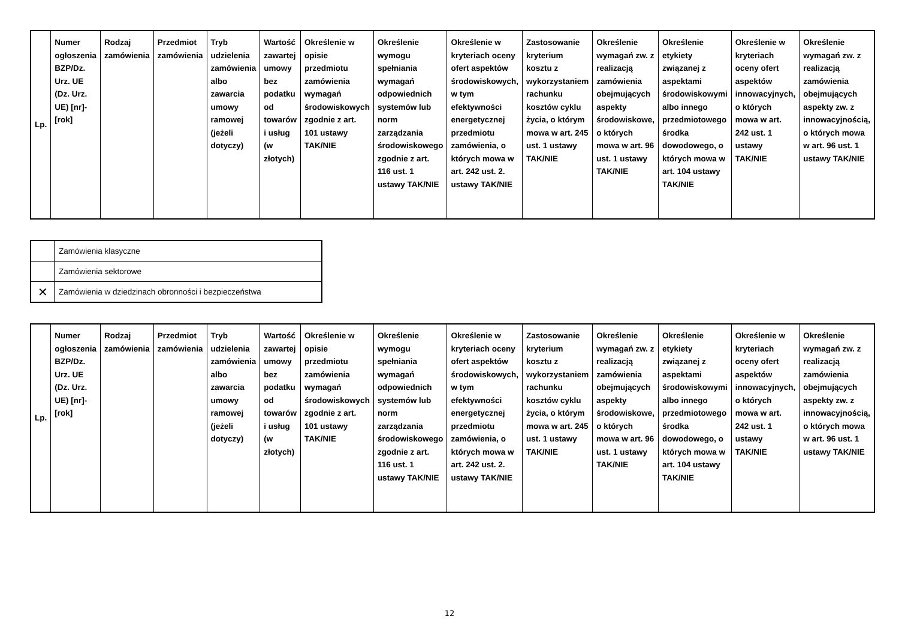| Lp. | Numer ogłoszenia BZP/Dz. Urz. UE (Dz. Urz. UE) [nr]-[rok] | Rodzaj zamówienia | Przedmiot zamówienia | Tryb udzielenia zamówienia albo zawarcia umowy ramowej (jeżeli dotyczy) | Wartość zawartej umowy bez podatku od towarów i usług (w złotych) | Określenie w opisie przedmiotu zamówienia wymagań środowiskowych zgodnie z art. 101 ustawy TAK/NIE | Określenie wymogu spełniania wymagań odpowiednich systemów lub norm zarządzania środowiskowego zgodnie z art. 116 ust. 1 ustawy TAK/NIE | Określenie w kryteriach oceny ofert aspektów środowiskowych, w tym efektywności energetycznej przedmiotu zamówienia, o których mowa w art. 242 ust. 2. ustawy TAK/NIE | Zastosowanie kryterium kosztu z wykorzystaniem rachunku kosztów cyklu życia, o którym mowa w art. 245 ust. 1 ustawy TAK/NIE | Określenie wymagań zw. z realizacją zamówienia obejmujących aspekty środowiskowe, o których mowa w art. 96 ust. 1 ustawy TAK/NIE | Określenie etykiety związanej z aspektami środowiskowymi albo innego przedmiotowego środka dowodowego, o których mowa w art. 104 ustawy TAK/NIE | Określenie w kryteriach oceny ofert aspektów innowacyjnych, o których mowa w art. 242 ust. 1 ustawy TAK/NIE | Określenie wymagań zw. z realizacją zamówienia obejmujących aspekty zw. z innowacyjnością, o których mowa w art. 96 ust. 1 ustawy TAK/NIE |
| --- | --- | --- | --- | --- | --- | --- | --- | --- | --- | --- | --- | --- | --- |
| | Zamówienia klasyczne |
| | Zamówienia sektorowe |
| ✕ | Zamówienia w dziedzinach obronności i bezpieczeństwa |
| Lp. | Numer ogłoszenia BZP/Dz. Urz. UE (Dz. Urz. UE) [nr]-[rok] | Rodzaj zamówienia | Przedmiot zamówienia | Tryb udzielenia zamówienia albo zawarcia umowy ramowej (jeżeli dotyczy) | Wartość zawartej umowy bez podatku od towarów i usług (w złotych) | Określenie w opisie przedmiotu zamówienia wymagań środowiskowych zgodnie z art. 101 ustawy TAK/NIE | Określenie wymogu spełniania wymagań odpowiednich systemów lub norm zarządzania środowiskowego zgodnie z art. 116 ust. 1 ustawy TAK/NIE | Określenie w kryteriach oceny ofert aspektów środowiskowych, w tym efektywności energetycznej przedmiotu zamówienia, o których mowa w art. 242 ust. 2. ustawy TAK/NIE | Zastosowanie kryterium kosztu z wykorzystaniem rachunku kosztów cyklu życia, o którym mowa w art. 245 ust. 1 ustawy TAK/NIE | Określenie wymagań zw. z realizacją zamówienia obejmujących aspekty środowiskowe, o których mowa w art. 96 ust. 1 ustawy TAK/NIE | Określenie etykiety związanej z aspektami środowiskowymi albo innego przedmiotowego środka dowodowego, o których mowa w art. 104 ustawy TAK/NIE | Określenie w kryteriach oceny ofert aspektów innowacyjnych, o których mowa w art. 242 ust. 1 ustawy TAK/NIE | Określenie wymagań zw. z realizacją zamówienia obejmujących aspekty zw. z innowacyjnością, o których mowa w art. 96 ust. 1 ustawy TAK/NIE |
| --- | --- | --- | --- | --- | --- | --- | --- | --- | --- | --- | --- | --- | --- |
12